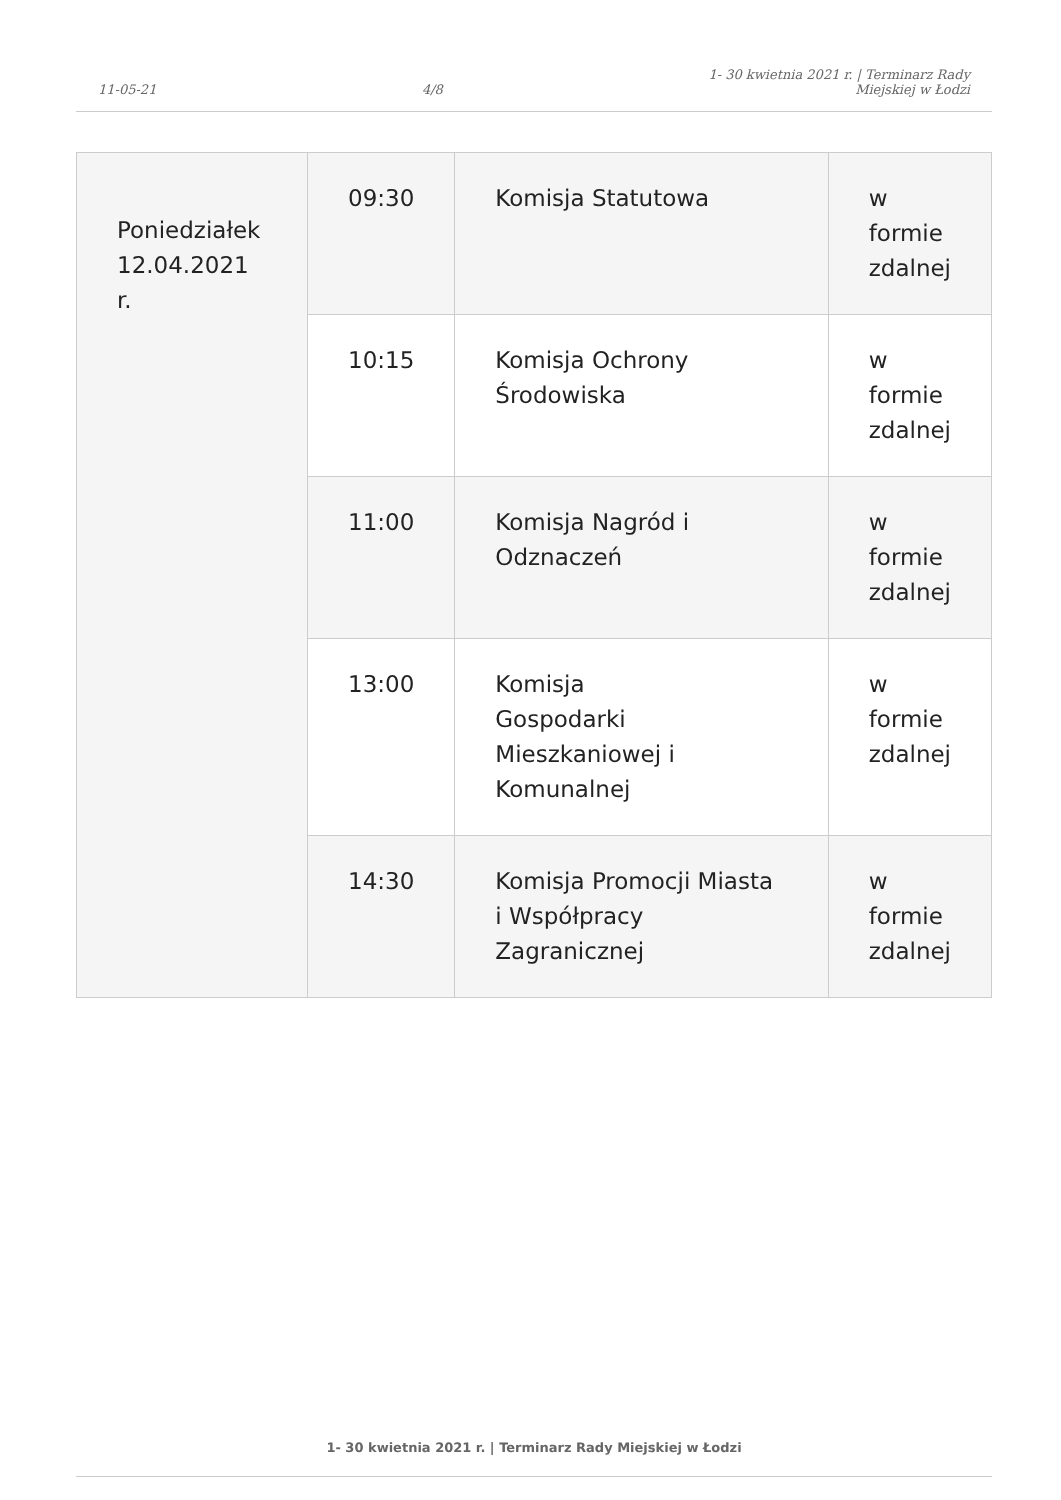11-05-21
4/8
1- 30 kwietnia 2021 r. | Terminarz Rady
Miejskiej w Łodzi
| Poniedziałek 12.04.2021 r. | 09:30 | Komisja Statutowa | w formie zdalnej |
| | 10:15 | Komisja Ochrony Środowiska | w formie zdalnej |
| | 11:00 | Komisja Nagród i Odznaczeń | w formie zdalnej |
| | 13:00 | Komisja Gospodarki Mieszkaniowej i Komunalnej | w formie zdalnej |
| | 14:30 | Komisja Promocji Miasta i Współpracy Zagranicznej | w formie zdalnej |
1- 30 kwietnia 2021 r. | Terminarz Rady Miejskiej w Łodzi